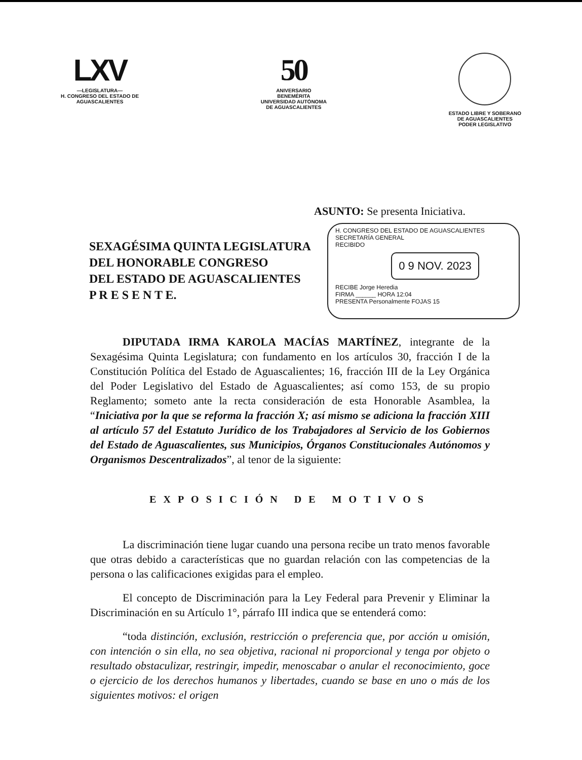LXV
—LEGISLATURA—
H. CONGRESO DEL ESTADO DE
AGUASCALIENTES
50
ANIVERSARIO
BENEMÉRITA
UNIVERSIDAD AUTÓNOMA
DE AGUASCALIENTES
ESTADO LIBRE Y SOBERANO
DE AGUASCALIENTES
PODER LEGISLATIVO
ASUNTO: Se presenta Iniciativa.
SEXAGÉSIMA QUINTA LEGISLATURA
DEL HONORABLE CONGRESO
DEL ESTADO DE AGUASCALIENTES
P R E S E N T E.
H. CONGRESO DEL ESTADO DE AGUASCALIENTES
SECRETARÍA GENERAL
RECIBIDO
0 9 NOV. 2023
RECIBE Jorge Heredia
FIRMA ______ HORA 12:04
PRESENTA Personalmente FOJAS 15
DIPUTADA IRMA KAROLA MACÍAS MARTÍNEZ, integrante de la Sexagésima Quinta Legislatura; con fundamento en los artículos 30, fracción I de la Constitución Política del Estado de Aguascalientes; 16, fracción III de la Ley Orgánica del Poder Legislativo del Estado de Aguascalientes; así como 153, de su propio Reglamento; someto ante la recta consideración de esta Honorable Asamblea, la “Iniciativa por la que se reforma la fracción X; así mismo se adiciona la fracción XIII al artículo 57 del Estatuto Jurídico de los Trabajadores al Servicio de los Gobiernos del Estado de Aguascalientes, sus Municipios, Órganos Constitucionales Autónomos y Organismos Descentralizados”, al tenor de la siguiente:
EXPOSICIÓN DE MOTIVOS
La discriminación tiene lugar cuando una persona recibe un trato menos favorable que otras debido a características que no guardan relación con las competencias de la persona o las calificaciones exigidas para el empleo.
El concepto de Discriminación para la Ley Federal para Prevenir y Eliminar la Discriminación en su Artículo 1°, párrafo III indica que se entenderá como:
“toda distinción, exclusión, restricción o preferencia que, por acción u omisión, con intención o sin ella, no sea objetiva, racional ni proporcional y tenga por objeto o resultado obstaculizar, restringir, impedir, menoscabar o anular el reconocimiento, goce o ejercicio de los derechos humanos y libertades, cuando se base en uno o más de los siguientes motivos: el origen